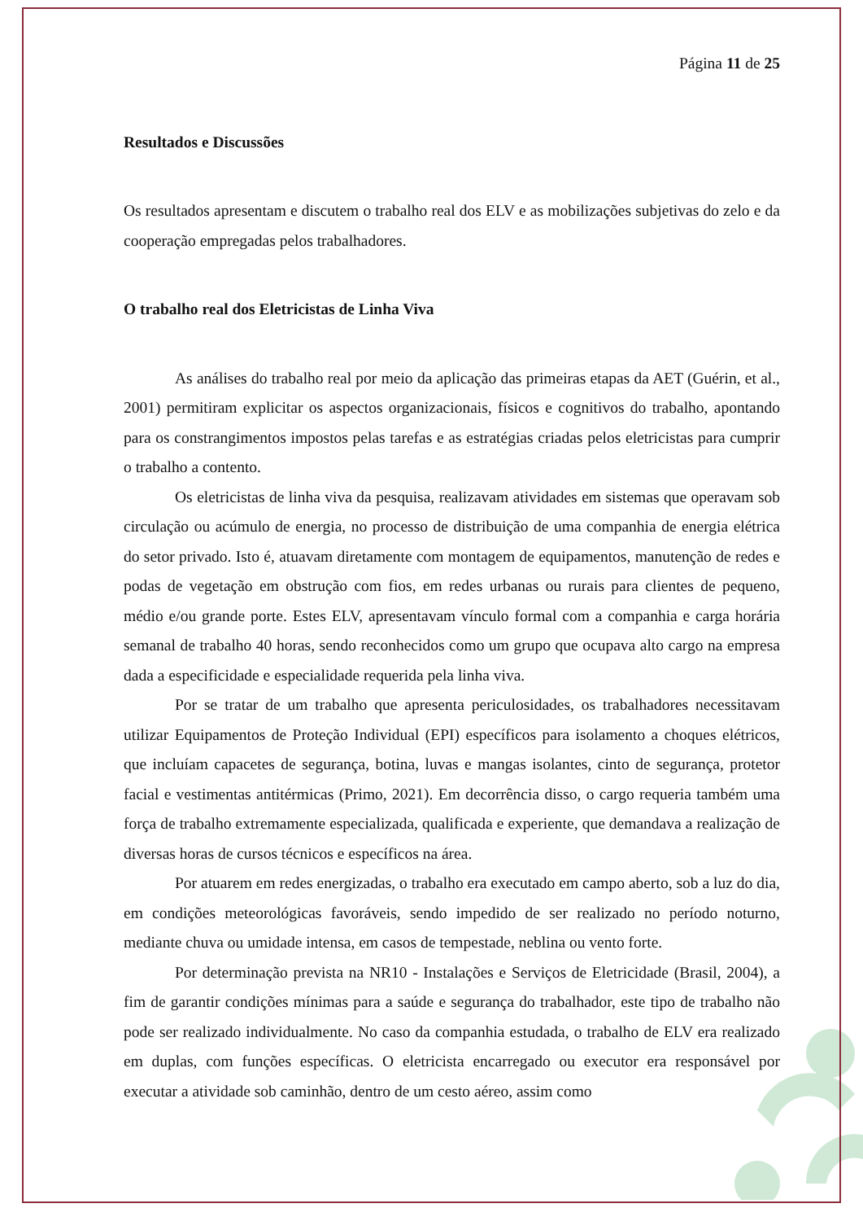Página 11 de 25
Resultados e Discussões
Os resultados apresentam e discutem o trabalho real dos ELV e as mobilizações subjetivas do zelo e da cooperação empregadas pelos trabalhadores.
O trabalho real dos Eletricistas de Linha Viva
As análises do trabalho real por meio da aplicação das primeiras etapas da AET (Guérin, et al., 2001) permitiram explicitar os aspectos organizacionais, físicos e cognitivos do trabalho, apontando para os constrangimentos impostos pelas tarefas e as estratégias criadas pelos eletricistas para cumprir o trabalho a contento.
Os eletricistas de linha viva da pesquisa, realizavam atividades em sistemas que operavam sob circulação ou acúmulo de energia, no processo de distribuição de uma companhia de energia elétrica do setor privado. Isto é, atuavam diretamente com montagem de equipamentos, manutenção de redes e podas de vegetação em obstrução com fios, em redes urbanas ou rurais para clientes de pequeno, médio e/ou grande porte. Estes ELV, apresentavam vínculo formal com a companhia e carga horária semanal de trabalho 40 horas, sendo reconhecidos como um grupo que ocupava alto cargo na empresa dada a especificidade e especialidade requerida pela linha viva.
Por se tratar de um trabalho que apresenta periculosidades, os trabalhadores necessitavam utilizar Equipamentos de Proteção Individual (EPI) específicos para isolamento a choques elétricos, que incluíam capacetes de segurança, botina, luvas e mangas isolantes, cinto de segurança, protetor facial e vestimentas antitérmicas (Primo, 2021). Em decorrência disso, o cargo requeria também uma força de trabalho extremamente especializada, qualificada e experiente, que demandava a realização de diversas horas de cursos técnicos e específicos na área.
Por atuarem em redes energizadas, o trabalho era executado em campo aberto, sob a luz do dia, em condições meteorológicas favoráveis, sendo impedido de ser realizado no período noturno, mediante chuva ou umidade intensa, em casos de tempestade, neblina ou vento forte.
Por determinação prevista na NR10 - Instalações e Serviços de Eletricidade (Brasil, 2004), a fim de garantir condições mínimas para a saúde e segurança do trabalhador, este tipo de trabalho não pode ser realizado individualmente. No caso da companhia estudada, o trabalho de ELV era realizado em duplas, com funções específicas. O eletricista encarregado ou executor era responsável por executar a atividade sob caminhão, dentro de um cesto aéreo, assim como